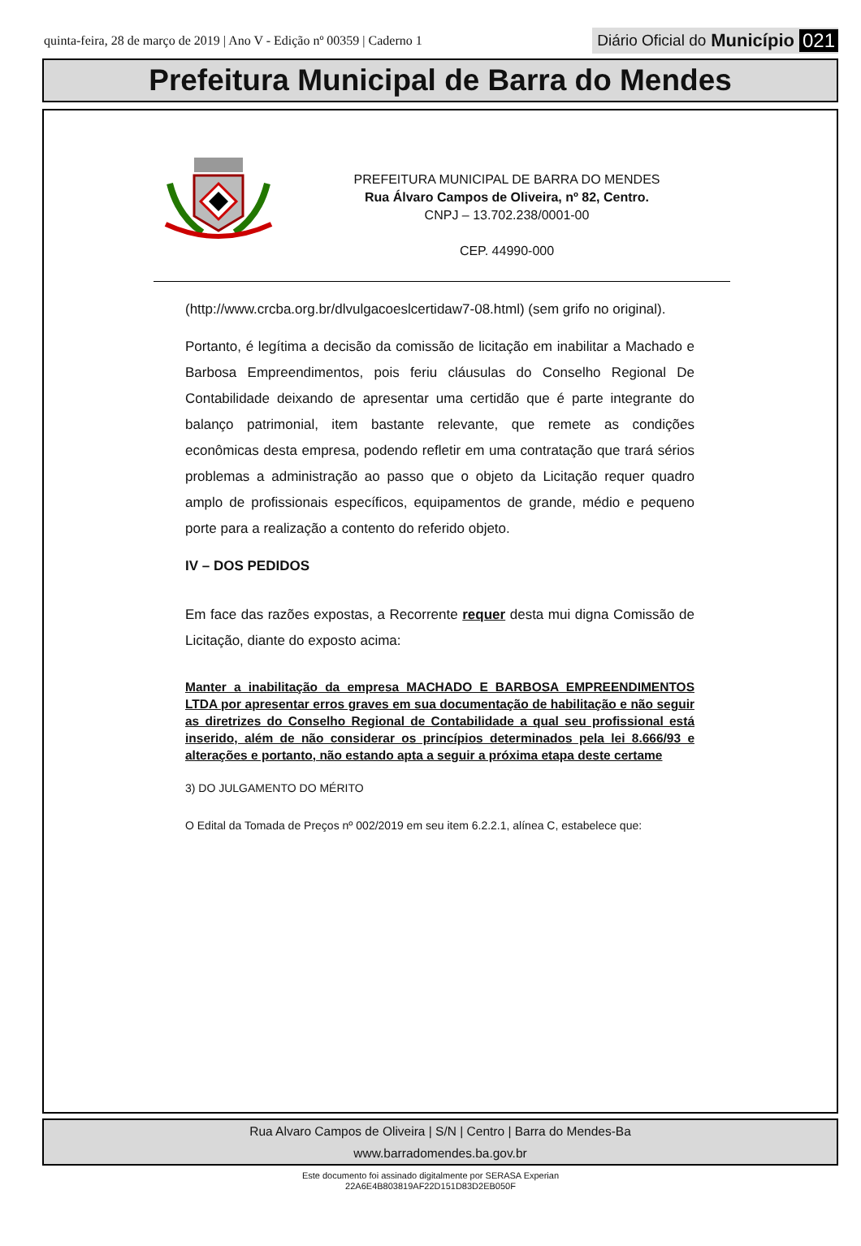quinta-feira, 28 de março de 2019 | Ano V - Edição nº 00359 | Caderno 1
Diário Oficial do Município 021
Prefeitura Municipal de Barra do Mendes
PREFEITURA MUNICIPAL DE BARRA DO MENDES
Rua Álvaro Campos de Oliveira, nº 82, Centro.
CNPJ – 13.702.238/0001-00
CEP. 44990-000
(http://www.crcba.org.br/dlvulgacoeslcertidaw7-08.html) (sem grifo no original).
Portanto, é legítima a decisão da comissão de licitação em inabilitar a Machado e Barbosa Empreendimentos, pois feriu cláusulas do Conselho Regional De Contabilidade deixando de apresentar uma certidão que é parte integrante do balanço patrimonial, item bastante relevante, que remete as condições econômicas desta empresa, podendo refletir em uma contratação que trará sérios problemas a administração ao passo que o objeto da Licitação requer quadro amplo de profissionais específicos, equipamentos de grande, médio e pequeno porte para a realização a contento do referido objeto.
IV – DOS PEDIDOS
Em face das razões expostas, a Recorrente requer desta mui digna Comissão de Licitação, diante do exposto acima:
Manter a inabilitação da empresa MACHADO E BARBOSA EMPREENDIMENTOS LTDA por apresentar erros graves em sua documentação de habilitação e não seguir as diretrizes do Conselho Regional de Contabilidade a qual seu profissional está inserido, além de não considerar os princípios determinados pela lei 8.666/93 e alterações e portanto, não estando apta a seguir a próxima etapa deste certame
3) DO JULGAMENTO DO MÉRITO
O Edital da Tomada de Preços nº 002/2019 em seu item 6.2.2.1, alínea C, estabelece que:
Rua Alvaro Campos de Oliveira | S/N | Centro | Barra do Mendes-Ba
www.barradomendes.ba.gov.br
Este documento foi assinado digitalmente por SERASA Experian
22A6E4B803819AF22D151D83D2EB050F